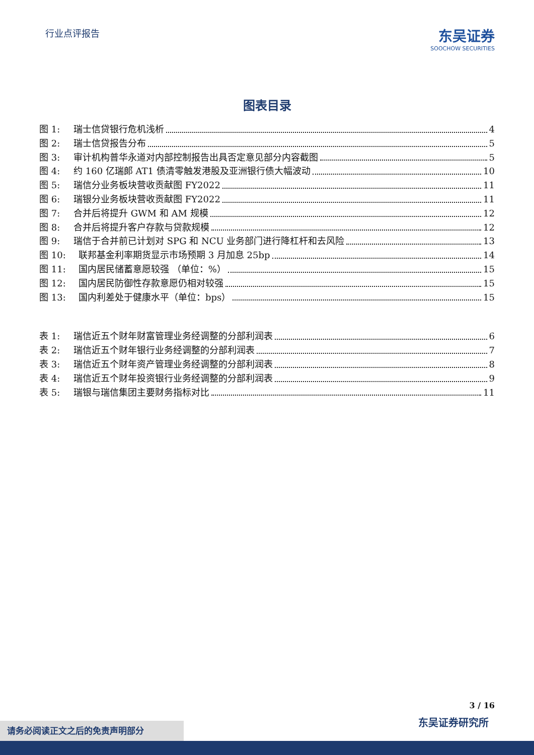行业点评报告
东吴证券
SOOCHOW SECURITIES
图表目录
图 1: 瑞士信贷银行危机浅析 4
图 2: 瑞士信贷报告分布 5
图 3: 审计机构普华永道对内部控制报告出具否定意见部分内容截图 5
图 4: 约 160 亿瑞郎 AT1 债清零触发港股及亚洲银行债大幅波动 10
图 5: 瑞信分业务板块营收贡献图 FY2022 11
图 6: 瑞银分业务板块营收贡献图 FY2022 11
图 7: 合并后将提升 GWM 和 AM 规模 12
图 8: 合并后将提升客户存款与贷款规模 12
图 9: 瑞信于合并前已计划对 SPG 和 NCU 业务部门进行降杠杆和去风险 13
图 10: 联邦基金利率期货显示市场预期 3 月加息 25bp 14
图 11: 国内居民储蓄意愿较强 （单位：%） 15
图 12: 国内居民防御性存款意愿仍相对较强 15
图 13: 国内利差处于健康水平（单位：bps） 15
表 1: 瑞信近五个财年财富管理业务经调整的分部利润表 6
表 2: 瑞信近五个财年银行业务经调整的分部利润表 7
表 3: 瑞信近五个财年资产管理业务经调整的分部利润表 8
表 4: 瑞信近五个财年投资银行业务经调整的分部利润表 9
表 5: 瑞银与瑞信集团主要财务指标对比 11
3 / 16
东吴证券研究所 请务必阅读正文之后的免责声明部分